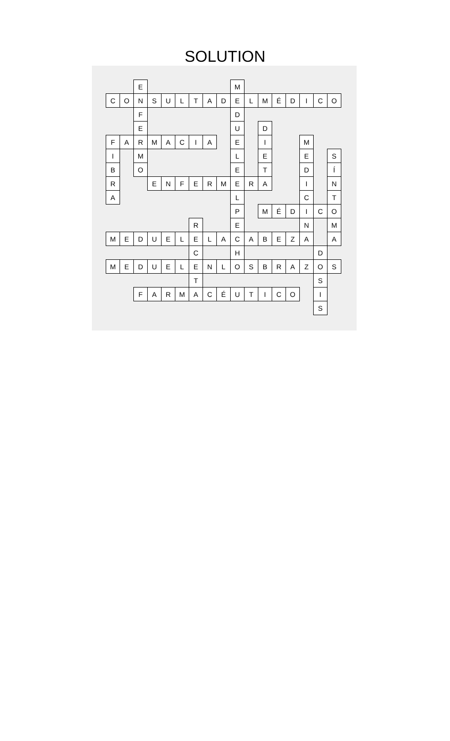SOLUTION
| | | E | | | | | | | M | | | | | | | |
| C | O | N | S | U | L | T | A | D | E | L | M | É | D | I | C | O |
| | | F | | | | | | | D | | | | | | | |
| | | E | | | | | | | U | | D | | | | | |
| F | A | R | M | A | C | I | A | | E | | I | | | M | | |
| I | | M | | | | | | | L | | E | | | E | | S |
| B | | O | | | | | | | E | | T | | | D | | Í |
| R | | | E | N | F | E | R | M | E | R | A | | | I | | N |
| A | | | | | | | | | L | | | | | C | | T |
| | | | | | | | | | P | | M | É | D | I | C | O |
| | | | | | | R | | | E | | | | | N | | M |
| M | E | D | U | E | L | E | L | A | C | A | B | E | Z | A | | A |
| | | | | | | C | | | H | | | | | | D | |
| M | E | D | U | E | L | E | N | L | O | S | B | R | A | Z | O | S |
| | | | | | | T | | | | | | | | | S | |
| | | F | A | R | M | A | C | É | U | T | I | C | O | | I | |
| | | | | | | | | | | | | | | | S | |